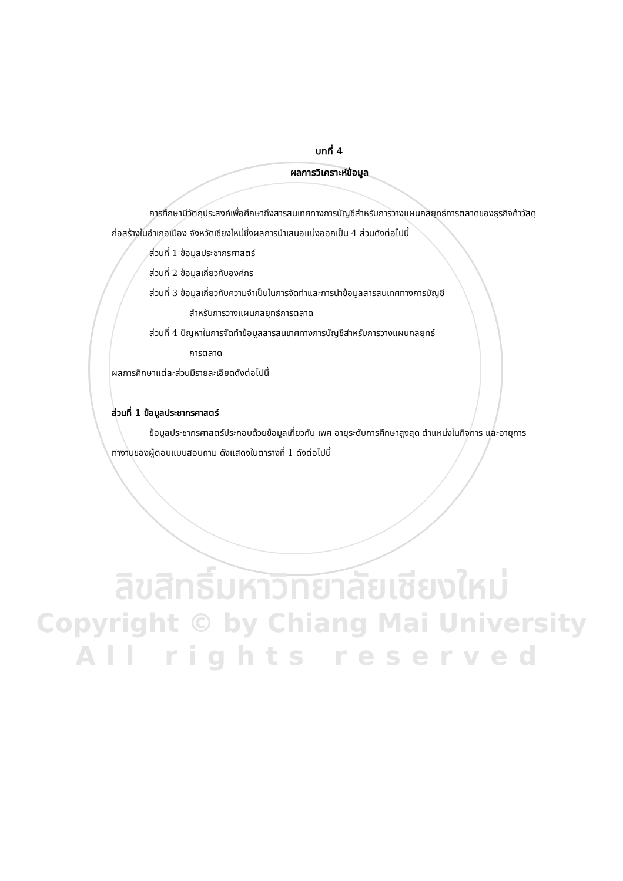บทที่ 4
ผลการวิเคราะห์ข้อมูล
การศึกษามีวัตถุประสงค์เพื่อศึกษาถึงสารสนเทศทางการบัญชีสำหรับการวางแผนกลยุทธ์การตลาดของธุรกิจค้าวัสดุก่อสร้างในอำเภอเมือง จังหวัดเชียงใหม่ซึ่งผลการนำเสนอแบ่งออกเป็น 4 ส่วนดังต่อไปนี้
ส่วนที่ 1 ข้อมูลประชากรศาสตร์
ส่วนที่ 2 ข้อมูลเกี่ยวกับองค์กร
ส่วนที่ 3 ข้อมูลเกี่ยวกับความจำเป็นในการจัดทำและการนำข้อมูลสารสนเทศทางการบัญชี
สำหรับการวางแผนกลยุทธ์การตลาด
ส่วนที่ 4 ปัญหาในการจัดทำข้อมูลสารสนเทศทางการบัญชีสำหรับการวางแผนกลยุทธ์
การตลาด
ผลการศึกษาแต่ละส่วนมีรายละเอียดดังต่อไปนี้
ส่วนที่ 1 ข้อมูลประชากรศาสตร์
ข้อมูลประชากรศาสตร์ประกอบด้วยข้อมูลเกี่ยวกับ เพศ อายุระดับการศึกษาสูงสุด ตำแหน่งในกิจการ และอายุการทำงานของผู้ตอบแบบสอบถาม ดังแสดงในตารางที่ 1 ดังต่อไปนี้
ลิขสิทธิ์มหาวิทยาลัยเชียงใหม่
Copyright © by Chiang Mai University
All rights reserved